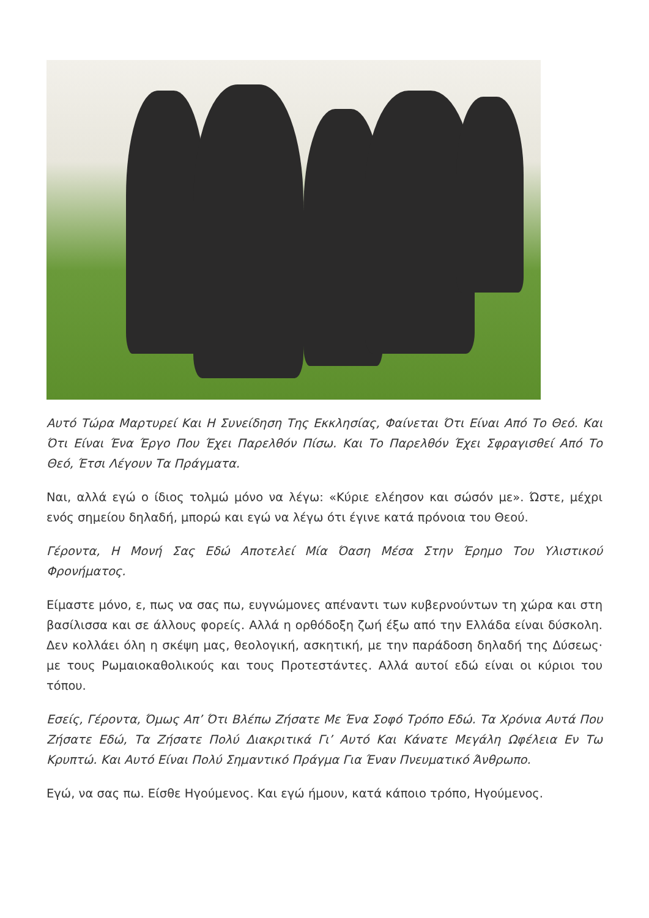Αυτό Τώρα Μαρτυρεί Και Η Συνείδηση Της Εκκλησίας, Φαίνεται Ότι Είναι Από Το Θεό. Και Ότι Είναι Ένα Έργο Που Έχει Παρελθόν Πίσω. Και Το Παρελθόν Έχει Σφραγισθεί Από Το Θεό, Έτσι Λέγουν Τα Πράγματα.
Ναι, αλλά εγώ ο ίδιος τολμώ μόνο να λέγω: «Κύριε ελέησον και σώσόν με». Ώστε, μέχρι ενός σημείου δηλαδή, μπορώ και εγώ να λέγω ότι έγινε κατά πρόνοια του Θεού.
Γέροντα, Η Μονή Σας Εδώ Αποτελεί Μία Όαση Μέσα Στην Έρημο Του Υλιστικού Φρονήματος.
Είμαστε μόνο, ε, πως να σας πω, ευγνώμονες απέναντι των κυβερνούντων τη χώρα και στη βασίλισσα και σε άλλους φορείς. Αλλά η ορθόδοξη ζωή έξω από την Ελλάδα είναι δύσκολη. Δεν κολλάει όλη η σκέψη μας, θεολογική, ασκητική, με την παράδοση δηλαδή της Δύσεως· με τους Ρωμαιοκαθολικούς και τους Προτεστάντες. Αλλά αυτοί εδώ είναι οι κύριοι του τόπου.
Εσείς, Γέροντα, Όμως Απ’ Ότι Βλέπω Ζήσατε Με Ένα Σοφό Τρόπο Εδώ. Τα Χρόνια Αυτά Που Ζήσατε Εδώ, Τα Ζήσατε Πολύ Διακριτικά Γι’ Αυτό Και Κάνατε Μεγάλη Ωφέλεια Εν Τω Κρυπτώ. Και Αυτό Είναι Πολύ Σημαντικό Πράγμα Για Έναν Πνευματικό Άνθρωπο.
Εγώ, να σας πω. Είσθε Ηγούμενος. Και εγώ ήμουν, κατά κάποιο τρόπο, Ηγούμενος.